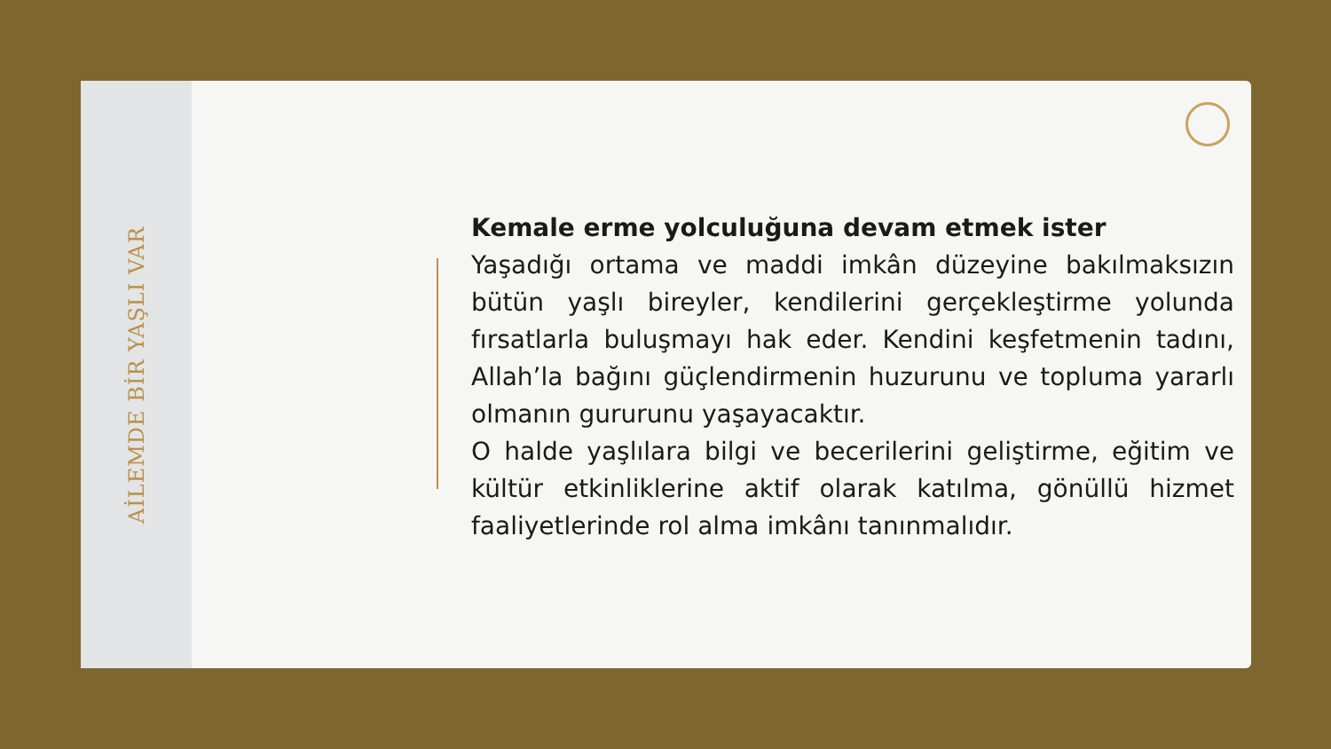AİLEMDE BİR YAŞLI VAR
Kemale erme yolculuğuna devam etmek ister
Yaşadığı ortama ve maddi imkân düzeyine bakılmaksızın bütün yaşlı bireyler, kendilerini gerçekleştirme yolunda fırsatlarla buluşmayı hak eder. Kendini keşfetmenin tadını, Allah’la bağını güçlendirmenin huzurunu ve topluma yararlı olmanın gururunu yaşayacaktır.
O halde yaşlılara bilgi ve becerilerini geliştirme, eğitim ve kültür etkinliklerine aktif olarak katılma, gönüllü hizmet faaliyetlerinde rol alma imkânı tanınmalıdır.